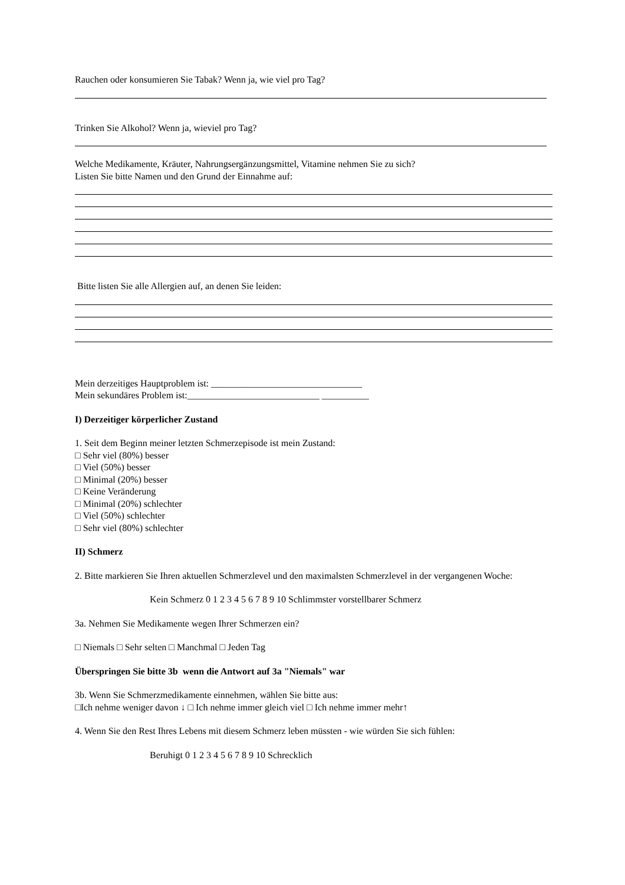Rauchen oder konsumieren Sie Tabak? Wenn ja, wie viel pro Tag?
Trinken Sie Alkohol? Wenn ja, wieviel pro Tag?
Welche Medikamente, Kräuter, Nahrungsergänzungsmittel, Vitamine nehmen Sie zu sich?
Listen Sie bitte Namen und den Grund der Einnahme auf:
Bitte listen Sie alle Allergien auf, an denen Sie leiden:
Mein derzeitiges Hauptproblem ist: ________________________________
Mein sekundäres Problem ist:____________________________ __________
I) Derzeitiger körperlicher Zustand
1. Seit dem Beginn meiner letzten Schmerzepisode ist mein Zustand:
□ Sehr viel (80%) besser
□ Viel (50%) besser
□ Minimal (20%) besser
□ Keine Veränderung
□ Minimal (20%) schlechter
□ Viel (50%) schlechter
□ Sehr viel (80%) schlechter
II) Schmerz
2. Bitte markieren Sie Ihren aktuellen Schmerzlevel und den maximalsten Schmerzlevel in der vergangenen Woche:
Kein Schmerz 0 1 2 3 4 5 6 7 8 9 10 Schlimmster vorstellbarer Schmerz
3a. Nehmen Sie Medikamente wegen Ihrer Schmerzen ein?
□ Niemals □ Sehr selten □ Manchmal □ Jeden Tag
Überspringen Sie bitte 3b wenn die Antwort auf 3a "Niemals" war
3b. Wenn Sie Schmerzmedikamente einnehmen, wählen Sie bitte aus:
□Ich nehme weniger davon ↓ □ Ich nehme immer gleich viel □ Ich nehme immer mehr↑
4. Wenn Sie den Rest Ihres Lebens mit diesem Schmerz leben müssten - wie würden Sie sich fühlen:
Beruhigt 0 1 2 3 4 5 6 7 8 9 10 Schrecklich